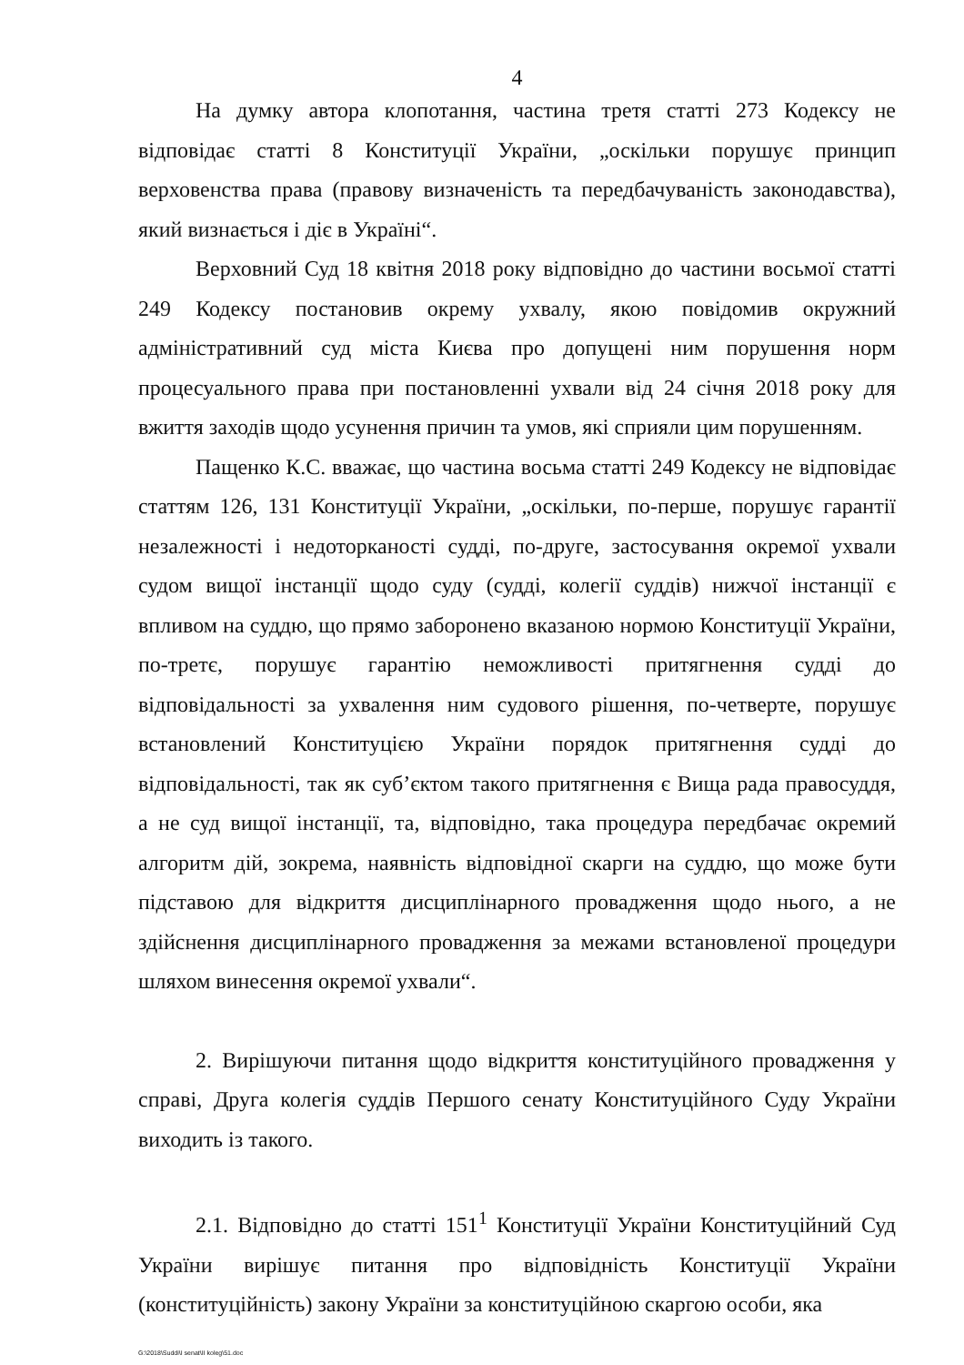4
На думку автора клопотання, частина третя статті 273 Кодексу не відповідає статті 8 Конституції України, „оскільки порушує принцип верховенства права (правову визначеність та передбачуваність законодавства), який визнається і діє в Україні“.
Верховний Суд 18 квітня 2018 року відповідно до частини восьмої статті 249 Кодексу постановив окрему ухвалу, якою повідомив окружний адміністративний суд міста Києва про допущені ним порушення норм процесуального права при постановленні ухвали від 24 січня 2018 року для вжиття заходів щодо усунення причин та умов, які сприяли цим порушенням.
Пащенко К.С. вважає, що частина восьма статті 249 Кодексу не відповідає статтям 126, 131 Конституції України, „оскільки, по-перше, порушує гарантії незалежності і недоторканості судді, по-друге, застосування окремої ухвали судом вищої інстанції щодо суду (судді, колегії суддів) нижчої інстанції є впливом на суддю, що прямо заборонено вказаною нормою Конституції України, по-третє, порушує гарантію неможливості притягнення судді до відповідальності за ухвалення ним судового рішення, по-четверте, порушує встановлений Конституцією України порядок притягнення судді до відповідальності, так як суб’єктом такого притягнення є Вища рада правосуддя, а не суд вищої інстанції, та, відповідно, така процедура передбачає окремий алгоритм дій, зокрема, наявність відповідної скарги на суддю, що може бути підставою для відкриття дисциплінарного провадження щодо нього, а не здійснення дисциплінарного провадження за межами встановленої процедури шляхом винесення окремої ухвали“.
2. Вирішуючи питання щодо відкриття конституційного провадження у справі, Друга колегія суддів Першого сенату Конституційного Суду України виходить із такого.
2.1. Відповідно до статті 151<sup>1</sup> Конституції України Конституційний Суд України вирішує питання про відповідність Конституції України (конституційність) закону України за конституційною скаргою особи, яка
G:\2018\Suddi\I senat\II koleg\51.doc